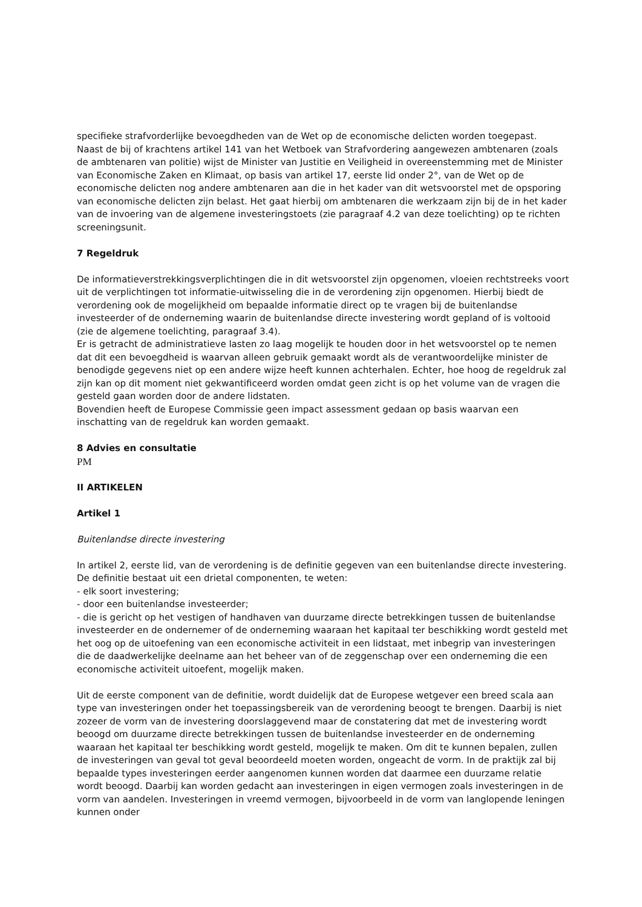specifieke strafvorderlijke bevoegdheden van de Wet op de economische delicten worden toegepast.
Naast de bij of krachtens artikel 141 van het Wetboek van Strafvordering aangewezen ambtenaren (zoals de ambtenaren van politie) wijst de Minister van Justitie en Veiligheid in overeenstemming met de Minister van Economische Zaken en Klimaat, op basis van artikel 17, eerste lid onder 2°, van de Wet op de economische delicten nog andere ambtenaren aan die in het kader van dit wetsvoorstel met de opsporing van economische delicten zijn belast. Het gaat hierbij om ambtenaren die werkzaam zijn bij de in het kader van de invoering van de algemene investeringstoets (zie paragraaf 4.2 van deze toelichting) op te richten screeningsunit.
7 Regeldruk
De informatieverstrekkingsverplichtingen die in dit wetsvoorstel zijn opgenomen, vloeien rechtstreeks voort uit de verplichtingen tot informatie-uitwisseling die in de verordening zijn opgenomen. Hierbij biedt de verordening ook de mogelijkheid om bepaalde informatie direct op te vragen bij de buitenlandse investeerder of de onderneming waarin de buitenlandse directe investering wordt gepland of is voltooid (zie de algemene toelichting, paragraaf 3.4).
Er is getracht de administratieve lasten zo laag mogelijk te houden door in het wetsvoorstel op te nemen dat dit een bevoegdheid is waarvan alleen gebruik gemaakt wordt als de verantwoordelijke minister de benodigde gegevens niet op een andere wijze heeft kunnen achterhalen. Echter, hoe hoog de regeldruk zal zijn kan op dit moment niet gekwantificeerd worden omdat geen zicht is op het volume van de vragen die gesteld gaan worden door de andere lidstaten.
Bovendien heeft de Europese Commissie geen impact assessment gedaan op basis waarvan een inschatting van de regeldruk kan worden gemaakt.
8 Advies en consultatie
PM
II ARTIKELEN
Artikel 1
Buitenlandse directe investering
In artikel 2, eerste lid, van de verordening is de definitie gegeven van een buitenlandse directe investering. De definitie bestaat uit een drietal componenten, te weten:
- elk soort investering;
- door een buitenlandse investeerder;
- die is gericht op het vestigen of handhaven van duurzame directe betrekkingen tussen de buitenlandse investeerder en de ondernemer of de onderneming waaraan het kapitaal ter beschikking wordt gesteld met het oog op de uitoefening van een economische activiteit in een lidstaat, met inbegrip van investeringen die de daadwerkelijke deelname aan het beheer van of de zeggenschap over een onderneming die een economische activiteit uitoefent, mogelijk maken.
Uit de eerste component van de definitie, wordt duidelijk dat de Europese wetgever een breed scala aan type van investeringen onder het toepassingsbereik van de verordening beoogt te brengen. Daarbij is niet zozeer de vorm van de investering doorslaggevend maar de constatering dat met de investering wordt beoogd om duurzame directe betrekkingen tussen de buitenlandse investeerder en de onderneming waaraan het kapitaal ter beschikking wordt gesteld, mogelijk te maken. Om dit te kunnen bepalen, zullen de investeringen van geval tot geval beoordeeld moeten worden, ongeacht de vorm. In de praktijk zal bij bepaalde types investeringen eerder aangenomen kunnen worden dat daarmee een duurzame relatie wordt beoogd. Daarbij kan worden gedacht aan investeringen in eigen vermogen zoals investeringen in de vorm van aandelen. Investeringen in vreemd vermogen, bijvoorbeeld in de vorm van langlopende leningen kunnen onder